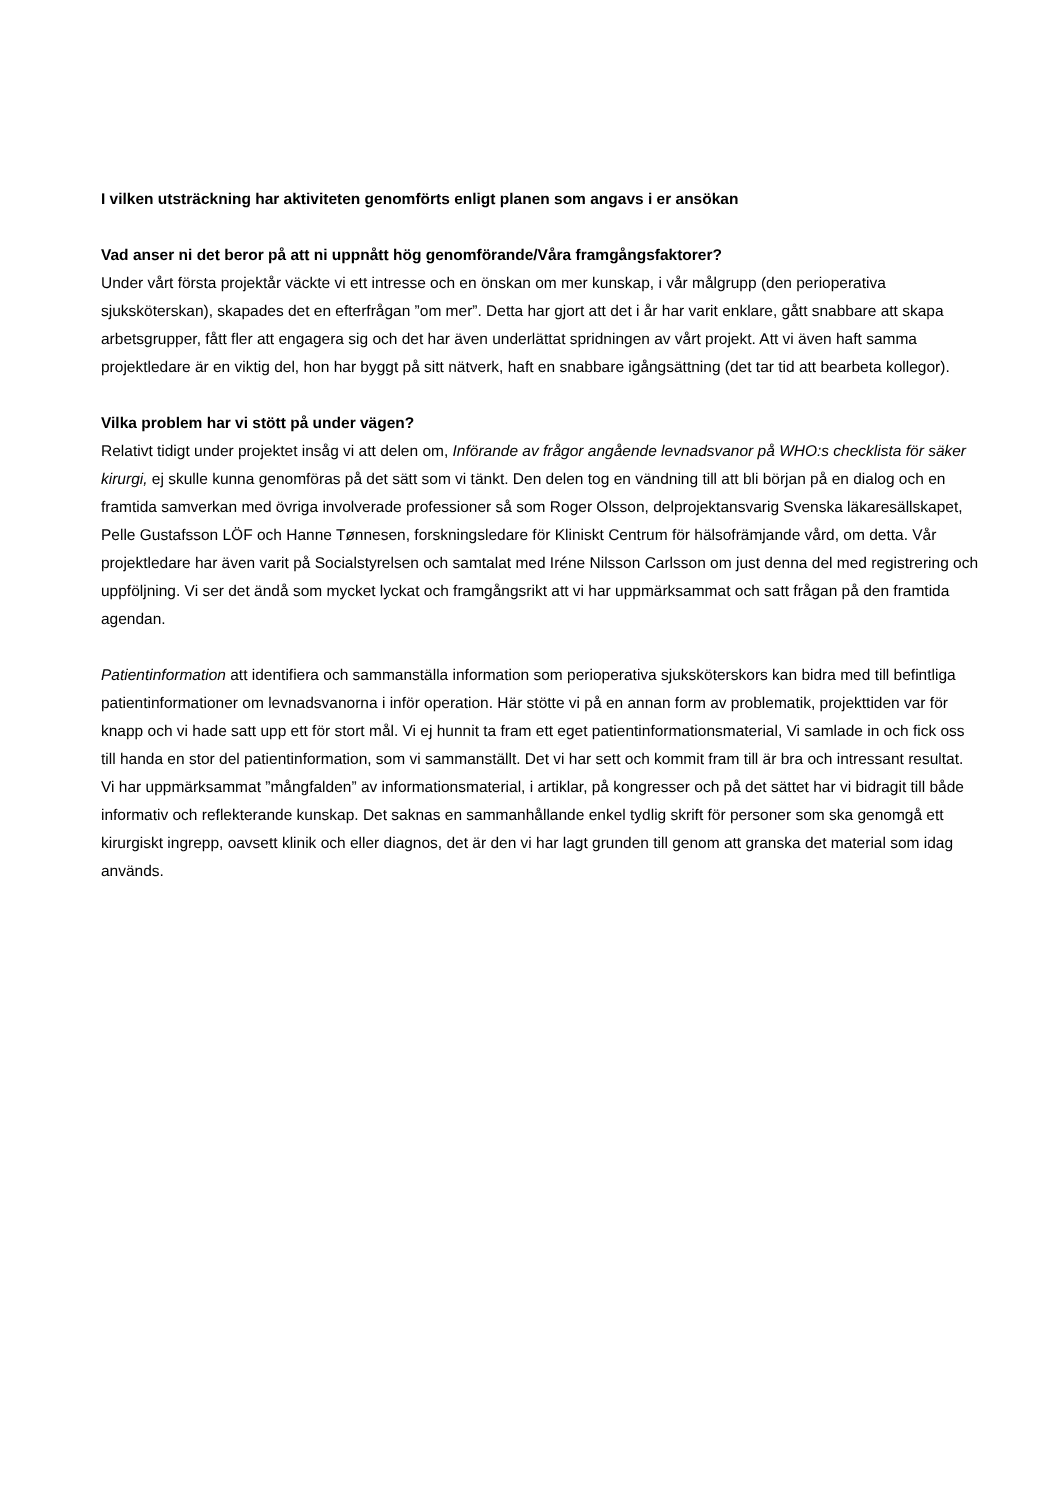I vilken utsträckning har aktiviteten genomförts enligt planen som angavs i er ansökan
Vad anser ni det beror på att ni uppnått hög genomförande/Våra framgångsfaktorer?
Under vårt första projektår väckte vi ett intresse och en önskan om mer kunskap, i vår målgrupp (den perioperativa sjuksköterskan), skapades det en efterfrågan ”om mer”. Detta har gjort att det i år har varit enklare, gått snabbare att skapa arbetsgrupper, fått fler att engagera sig och det har även underlättat spridningen av vårt projekt. Att vi även haft samma projektledare är en viktig del, hon har byggt på sitt nätverk, haft en snabbare igångsättning (det tar tid att bearbeta kollegor).
Vilka problem har vi stött på under vägen?
Relativt tidigt under projektet insåg vi att delen om, Införande av frågor angående levnadsvanor på WHO:s checklista för säker kirurgi, ej skulle kunna genomföras på det sätt som vi tänkt. Den delen tog en vändning till att bli början på en dialog och en framtida samverkan med övriga involverade professioner så som Roger Olsson, delprojektansvarig Svenska läkaresällskapet, Pelle Gustafsson LÖF och Hanne Tønnesen, forskningsledare för Kliniskt Centrum för hälsofrämjande vård, om detta. Vår projektledare har även varit på Socialstyrelsen och samtalat med Iréne Nilsson Carlsson om just denna del med registrering och uppföljning. Vi ser det ändå som mycket lyckat och framgångsrikt att vi har uppmärksammat och satt frågan på den framtida agendan.
Patientinformation att identifiera och sammanställa information som perioperativa sjuksköterskors kan bidra med till befintliga patientinformationer om levnadsvanorna i inför operation. Här stötte vi på en annan form av problematik, projekttiden var för knapp och vi hade satt upp ett för stort mål. Vi ej hunnit ta fram ett eget patientinformationsmaterial, Vi samlade in och fick oss till handa en stor del patientinformation, som vi sammanställt. Det vi har sett och kommit fram till är bra och intressant resultat. Vi har uppmärksammat ”mångfalden” av informationsmaterial, i artiklar, på kongresser och på det sättet har vi bidragit till både informativ och reflekterande kunskap. Det saknas en sammanhållande enkel tydlig skrift för personer som ska genomgå ett kirurgiskt ingrepp, oavsett klinik och eller diagnos, det är den vi har lagt grunden till genom att granska det material som idag används.